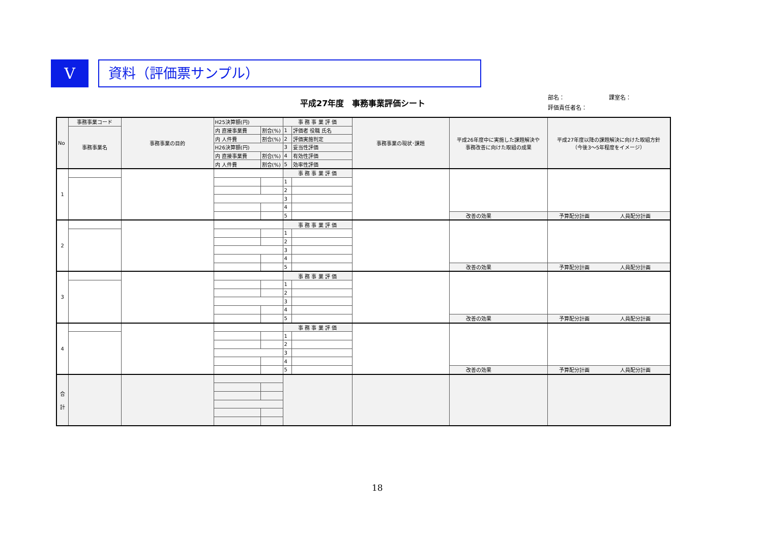V
資料（評価票サンプル）
平成27年度　事務事業評価シート
部名： 課室名：
評価責任者名：
| No | 事務事業コード | 事務事業の目的 | H25決算額(円) | | 事 務 事 業 評 価 | | 事務事業の現状･課題 | 平成26年度中に実施した課題解決や 事務改善に向けた取組の成果 | 平成27年度以降の課題解決に向けた取組方針 （今後3～5年程度をイメージ） |
| | 事務事業名 | | 内 直接事業費 | 割合(%) | 1 | 評価者 役職 氏名 | | | |
| | | | 内 人件費 | 割合(%) | 2 | 評価実施判定 | | | |
| | | | H26決算額(円) | | 3 | 妥当性評価 | | | |
| | | | 内 直接事業費 | 割合(%) | 4 | 有効性評価 | | | |
| | | | 内 人件費 | 割合(%) | 5 | 効率性評価 | | | |
| 1 | | | | | 事 務 事 業 評 価 | | | | |
| | | | | | 1 | | | | |
| | | | | | 2 | | | | |
| | | | | | 3 | | | | |
| | | | | | 4 | | | | |
| | | | | | 5 | | | 改善の効果 | 予算配分計画 人員配分計画 |
| 2 | | | | | 事 務 事 業 評 価 | | | | |
| | | | | | 1 | | | | |
| | | | | | 2 | | | | |
| | | | | | 3 | | | | |
| | | | | | 4 | | | | |
| | | | | | 5 | | | 改善の効果 | 予算配分計画 人員配分計画 |
| 3 | | | | | 事 務 事 業 評 価 | | | | |
| | | | | | 1 | | | | |
| | | | | | 2 | | | | |
| | | | | | 3 | | | | |
| | | | | | 4 | | | | |
| | | | | | 5 | | | 改善の効果 | 予算配分計画 人員配分計画 |
| 4 | | | | | 事 務 事 業 評 価 | | | | |
| | | | | | 1 | | | | |
| | | | | | 2 | | | | |
| | | | | | 3 | | | | |
| | | | | | 4 | | | | |
| | | | | | 5 | | | 改善の効果 | 予算配分計画 人員配分計画 |
| 合 計 | | | | | | | | | |
18